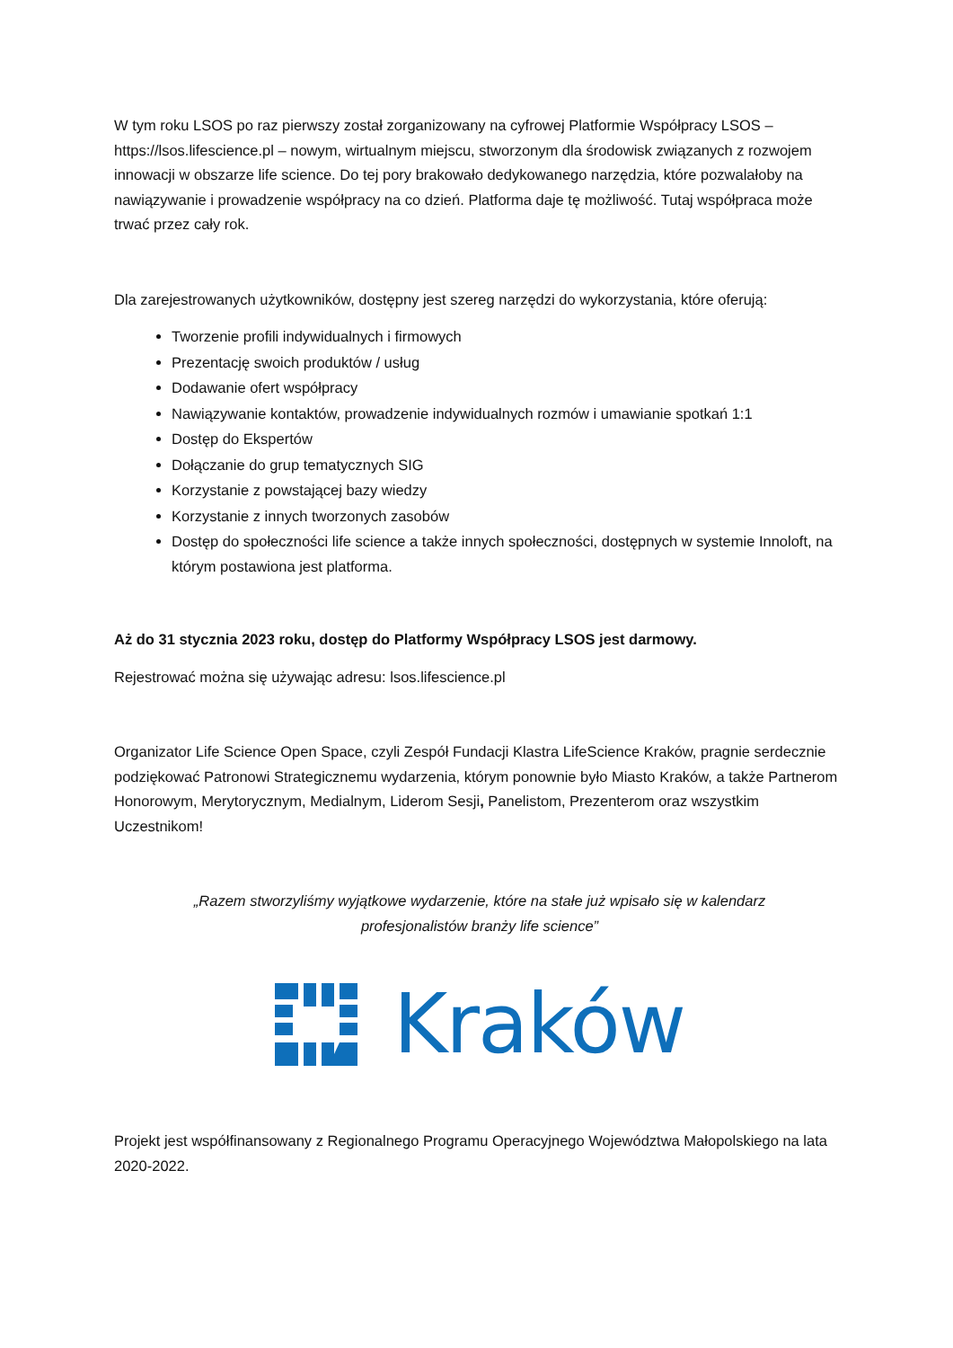W tym roku LSOS po raz pierwszy został zorganizowany na cyfrowej Platformie Współpracy LSOS – https://lsos.lifescience.pl – nowym, wirtualnym miejscu, stworzonym dla środowisk związanych z rozwojem innowacji w obszarze life science. Do tej pory brakowało dedykowanego narzędzia, które pozwalałoby na nawiązywanie i prowadzenie współpracy na co dzień. Platforma daje tę możliwość. Tutaj współpraca może trwać przez cały rok.
Dla zarejestrowanych użytkowników, dostępny jest szereg narzędzi do wykorzystania, które oferują:
Tworzenie profili indywidualnych i firmowych
Prezentację swoich produktów / usług
Dodawanie ofert współpracy
Nawiązywanie kontaktów, prowadzenie indywidualnych rozmów i umawianie spotkań 1:1
Dostęp do Ekspertów
Dołączanie do grup tematycznych SIG
Korzystanie z powstającej bazy wiedzy
Korzystanie z innych tworzonych zasobów
Dostęp do społeczności life science a także innych społeczności, dostępnych w systemie Innoloft, na którym postawiona jest platforma.
Aż do 31 stycznia 2023 roku, dostęp do Platformy Współpracy LSOS jest darmowy.
Rejestrować można się używając adresu: lsos.lifescience.pl
Organizator Life Science Open Space, czyli Zespół Fundacji Klastra LifeScience Kraków, pragnie serdecznie podziękować Patronowi Strategicznemu wydarzenia, którym ponownie było Miasto Kraków, a także Partnerom Honorowym, Merytorycznym, Medialnym, Liderom Sesji, Panelistom, Prezenterom oraz wszystkim Uczestnikom!
„Razem stworzyliśmy wyjątkowe wydarzenie, które na stałe już wpisało się w kalendarz profesjonalistów branży life science”
Kraków
Projekt jest współfinansowany z Regionalnego Programu Operacyjnego Województwa Małopolskiego na lata 2020-2022.